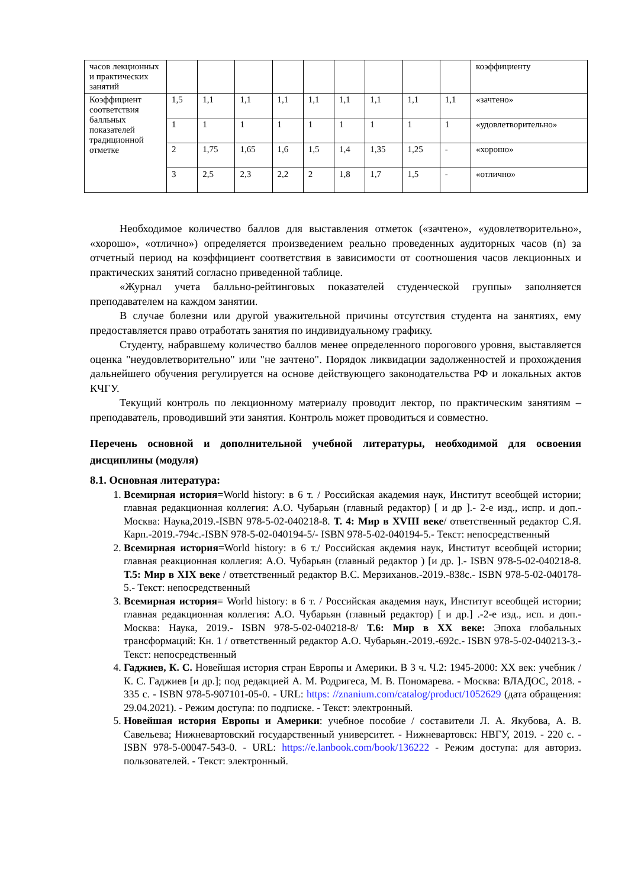| часов лекционных и практических занятий | | | | | | | | | | коэффициенту |
| Коэффициент соответствия балльных показателей традиционной отметке | 1,5 | 1,1 | 1,1 | 1,1 | 1,1 | 1,1 | 1,1 | 1,1 | 1,1 | «зачтено» |
| | 1 | 1 | 1 | 1 | 1 | 1 | 1 | 1 | 1 | «удовлетворительно» |
| | 2 | 1,75 | 1,65 | 1,6 | 1,5 | 1,4 | 1,35 | 1,25 | - | «хорошо» |
| | 3 | 2,5 | 2,3 | 2,2 | 2 | 1,8 | 1,7 | 1,5 | - | «отлично» |
Необходимое количество баллов для выставления отметок («зачтено», «удовлетворительно», «хорошо», «отлично») определяется произведением реально проведенных аудиторных часов (n) за отчетный период на коэффициент соответствия в зависимости от соотношения часов лекционных и практических занятий согласно приведенной таблице.
«Журнал учета балльно-рейтинговых показателей студенческой группы» заполняется преподавателем на каждом занятии.
В случае болезни или другой уважительной причины отсутствия студента на занятиях, ему предоставляется право отработать занятия по индивидуальному графику.
Студенту, набравшему количество баллов менее определенного порогового уровня, выставляется оценка "неудовлетворительно" или "не зачтено". Порядок ликвидации задолженностей и прохождения дальнейшего обучения регулируется на основе действующего законодательства РФ и локальных актов КЧГУ.
Текущий контроль по лекционному материалу проводит лектор, по практическим занятиям – преподаватель, проводивший эти занятия. Контроль может проводиться и совместно.
Перечень основной и дополнительной учебной литературы, необходимой для освоения дисциплины (модуля)
8.1. Основная литература:
1. Всемирная история=World history: в 6 т. / Российская академия наук, Институт всеобщей истории; главная редакционная коллегия: А.О. Чубарьян (главный редактор) [ и др ].- 2-е изд., испр. и доп.- Москва: Наука,2019.-ISBN 978-5-02-040218-8. Т. 4: Мир в XVIII веке/ ответственный редактор С.Я. Карп.-2019.-794с.-ISBN 978-5-02-040194-5/- ISBN 978-5-02-040194-5.- Текст: непосредственный
2. Всемирная история=World history: в 6 т./ Российская акдемия наук, Институт всеобщей истории; главная реакционная коллегия: А.О. Чубарьян (главный редактор ) [и др. ].- ISBN 978-5-02-040218-8. Т.5: Мир в XIX веке / ответственный редактор В.С. Мерзиханов.-2019.-838с.- ISBN 978-5-02-040178-5.- Текст: непосредственный
3. Всемирная история= World history: в 6 т. / Российская академия наук, Институт всеобщей истории; главная редакционная коллегия: А.О. Чубарьян (главный редактор) [ и др.] .-2-е изд., исп. и доп.- Москва: Наука, 2019.- ISBN 978-5-02-040218-8/ Т.6: Мир в XX веке: Эпоха глобальных трансформаций: Кн. 1 / ответственный редактор А.О. Чубарьян.-2019.-692с.- ISBN 978-5-02-040213-3.- Текст: непосредственный
4. Гаджиев, К. С. Новейшая история стран Европы и Америки. В 3 ч. Ч.2: 1945-2000: XX век: учебник / К. С. Гаджиев [и др.]; под редакцией А. М. Родригеса, М. В. Пономарева. - Москва: ВЛАДОС, 2018. - 335 с. - ISBN 978-5-907101-05-0. - URL: https: //znanium.com/catalog/product/1052629 (дата обращения: 29.04.2021). - Режим доступа: по подписке. - Текст: электронный.
5. Новейшая история Европы и Америки: учебное пособие / составители Л. А. Якубова, А. В. Савельева; Нижневартовский государственный университет. - Нижневартовск: НВГУ, 2019. - 220 с. - ISBN 978-5-00047-543-0. - URL: https://e.lanbook.com/book/136222 - Режим доступа: для авториз. пользователей. - Текст: электронный.